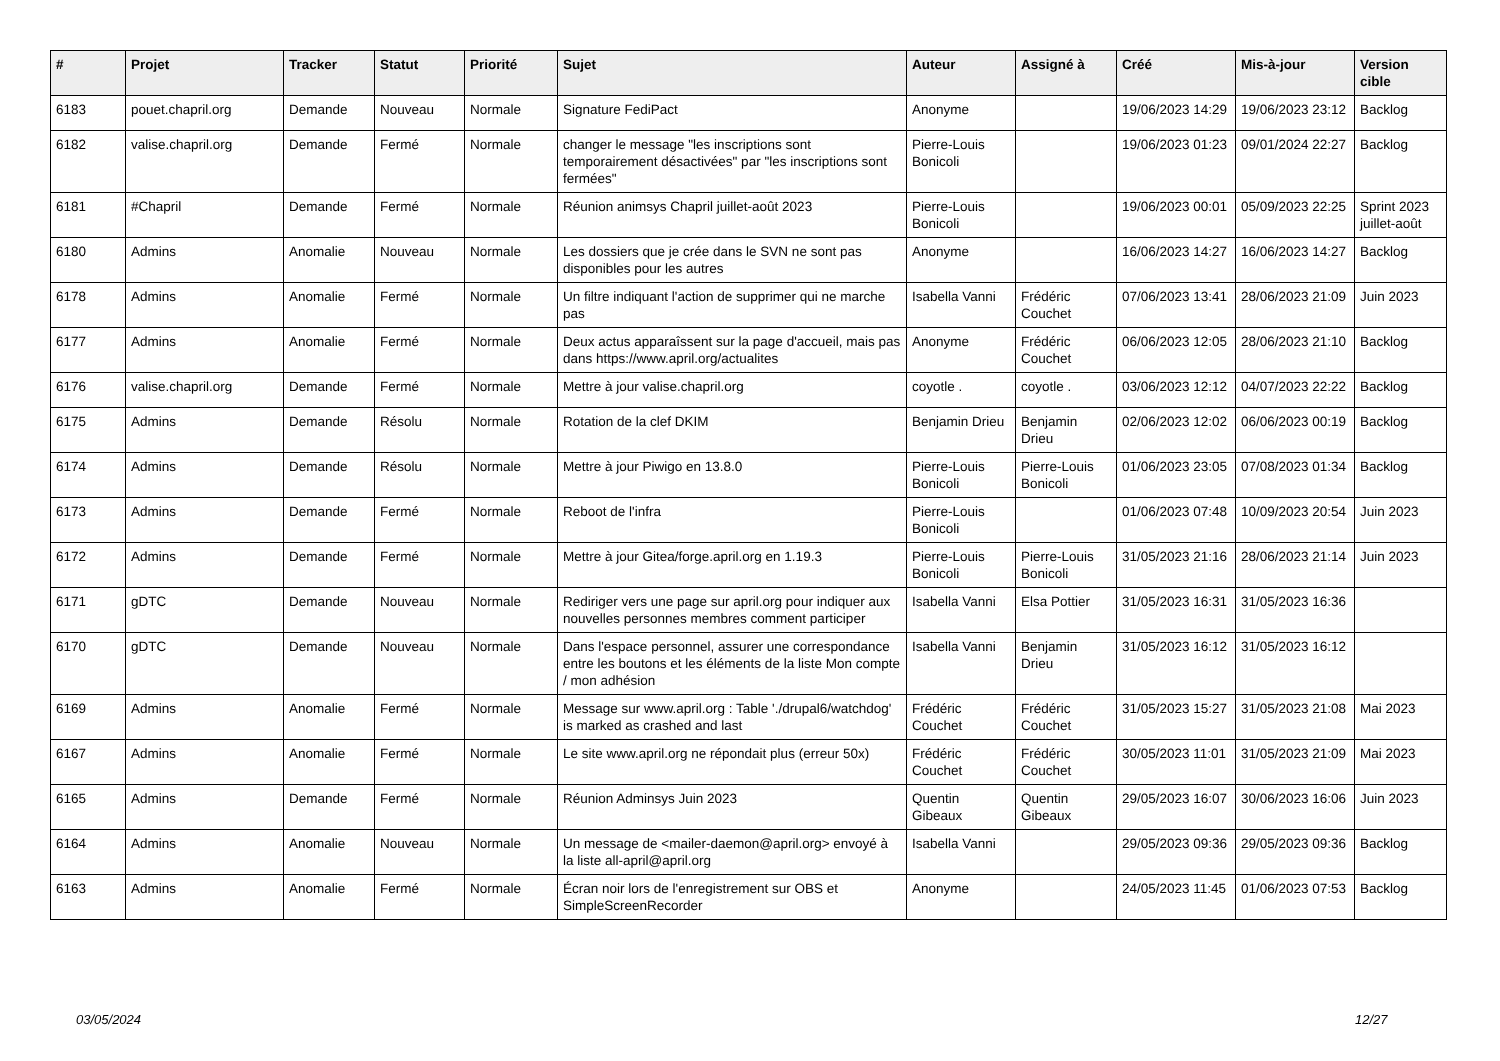| # | Projet | Tracker | Statut | Priorité | Sujet | Auteur | Assigné à | Créé | Mis-à-jour | Version cible |
| --- | --- | --- | --- | --- | --- | --- | --- | --- | --- | --- |
| 6183 | pouet.chapril.org | Demande | Nouveau | Normale | Signature FediPact | Anonyme | | 19/06/2023 14:29 | 19/06/2023 23:12 | Backlog |
| 6182 | valise.chapril.org | Demande | Fermé | Normale | changer le message "les inscriptions sont temporairement désactivées" par "les inscriptions sont fermées" | Pierre-Louis Bonicoli | | 19/06/2023 01:23 | 09/01/2024 22:27 | Backlog |
| 6181 | #Chapril | Demande | Fermé | Normale | Réunion animsys Chapril juillet-août 2023 | Pierre-Louis Bonicoli | | 19/06/2023 00:01 | 05/09/2023 22:25 | Sprint 2023 juillet-août |
| 6180 | Admins | Anomalie | Nouveau | Normale | Les dossiers que je crée dans le SVN ne sont pas disponibles pour les autres | Anonyme | | 16/06/2023 14:27 | 16/06/2023 14:27 | Backlog |
| 6178 | Admins | Anomalie | Fermé | Normale | Un filtre indiquant l'action de supprimer qui ne marche pas | Isabella Vanni | Frédéric Couchet | 07/06/2023 13:41 | 28/06/2023 21:09 | Juin 2023 |
| 6177 | Admins | Anomalie | Fermé | Normale | Deux actus apparaîssent sur la page d'accueil, mais pas dans https://www.april.org/actualites | Anonyme | Frédéric Couchet | 06/06/2023 12:05 | 28/06/2023 21:10 | Backlog |
| 6176 | valise.chapril.org | Demande | Fermé | Normale | Mettre à jour valise.chapril.org | coyotle . | coyotle . | 03/06/2023 12:12 | 04/07/2023 22:22 | Backlog |
| 6175 | Admins | Demande | Résolu | Normale | Rotation de la clef DKIM | Benjamin Drieu | Benjamin Drieu | 02/06/2023 12:02 | 06/06/2023 00:19 | Backlog |
| 6174 | Admins | Demande | Résolu | Normale | Mettre à jour Piwigo en 13.8.0 | Pierre-Louis Bonicoli | Pierre-Louis Bonicoli | 01/06/2023 23:05 | 07/08/2023 01:34 | Backlog |
| 6173 | Admins | Demande | Fermé | Normale | Reboot de l'infra | Pierre-Louis Bonicoli | | 01/06/2023 07:48 | 10/09/2023 20:54 | Juin 2023 |
| 6172 | Admins | Demande | Fermé | Normale | Mettre à jour Gitea/forge.april.org en 1.19.3 | Pierre-Louis Bonicoli | Pierre-Louis Bonicoli | 31/05/2023 21:16 | 28/06/2023 21:14 | Juin 2023 |
| 6171 | gDTC | Demande | Nouveau | Normale | Rediriger vers une page sur april.org pour indiquer aux nouvelles personnes membres comment participer | Isabella Vanni | Elsa Pottier | 31/05/2023 16:31 | 31/05/2023 16:36 | |
| 6170 | gDTC | Demande | Nouveau | Normale | Dans l'espace personnel, assurer une correspondance entre les boutons et les éléments de la liste Mon compte / mon adhésion | Isabella Vanni | Benjamin Drieu | 31/05/2023 16:12 | 31/05/2023 16:12 | |
| 6169 | Admins | Anomalie | Fermé | Normale | Message sur www.april.org : Table './drupal6/watchdog' is marked as crashed and last | Frédéric Couchet | Frédéric Couchet | 31/05/2023 15:27 | 31/05/2023 21:08 | Mai 2023 |
| 6167 | Admins | Anomalie | Fermé | Normale | Le site www.april.org ne répondait plus (erreur 50x) | Frédéric Couchet | Frédéric Couchet | 30/05/2023 11:01 | 31/05/2023 21:09 | Mai 2023 |
| 6165 | Admins | Demande | Fermé | Normale | Réunion Adminsys Juin 2023 | Quentin Gibeaux | Quentin Gibeaux | 29/05/2023 16:07 | 30/06/2023 16:06 | Juin 2023 |
| 6164 | Admins | Anomalie | Nouveau | Normale | Un message de <mailer-daemon@april.org> envoyé à la liste all-april@april.org | Isabella Vanni | | 29/05/2023 09:36 | 29/05/2023 09:36 | Backlog |
| 6163 | Admins | Anomalie | Fermé | Normale | Écran noir lors de l'enregistrement sur OBS et SimpleScreenRecorder | Anonyme | | 24/05/2023 11:45 | 01/06/2023 07:53 | Backlog |
03/05/2024 12/27